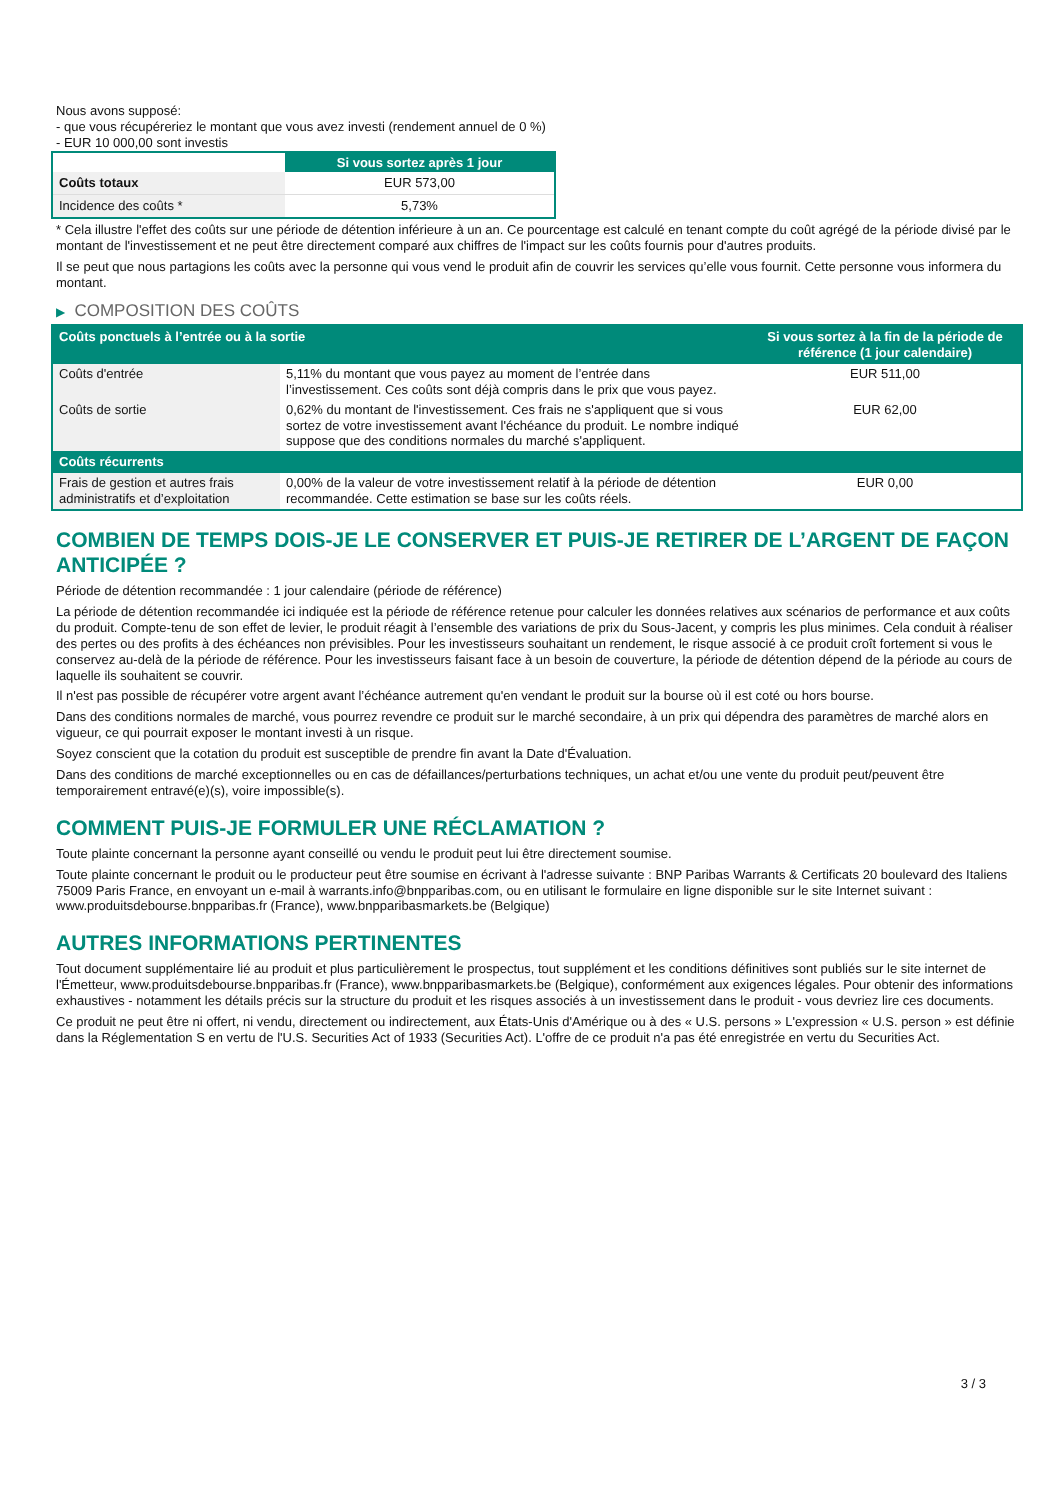Nous avons supposé:
- que vous récupéreriez le montant que vous avez investi (rendement annuel de 0 %)
- EUR 10 000,00 sont investis
| | Si vous sortez après 1 jour |
| --- | --- |
| Coûts totaux | EUR 573,00 |
| Incidence des coûts * | 5,73% |
* Cela illustre l'effet des coûts sur une période de détention inférieure à un an. Ce pourcentage est calculé en tenant compte du coût agrégé de la période divisé par le montant de l'investissement et ne peut être directement comparé aux chiffres de l'impact sur les coûts fournis pour d'autres produits.
Il se peut que nous partagions les coûts avec la personne qui vous vend le produit afin de couvrir les services qu’elle vous fournit. Cette personne vous informera du montant.
▶ COMPOSITION DES COÛTS
| Coûts ponctuels à l’entrée ou à la sortie | | Si vous sortez à la fin de la période de référence (1 jour calendaire) |
| --- | --- | --- |
| Coûts d'entrée | 5,11% du montant que vous payez au moment de l’entrée dans l’investissement. Ces coûts sont déjà compris dans le prix que vous payez. | EUR 511,00 |
| Coûts de sortie | 0,62% du montant de l'investissement. Ces frais ne s'appliquent que si vous sortez de votre investissement avant l'échéance du produit. Le nombre indiqué suppose que des conditions normales du marché s'appliquent. | EUR 62,00 |
| Coûts récurrents | | |
| Frais de gestion et autres frais administratifs et d’exploitation | 0,00% de la valeur de votre investissement relatif à la période de détention recommandée. Cette estimation se base sur les coûts réels. | EUR 0,00 |
COMBIEN DE TEMPS DOIS-JE LE CONSERVER ET PUIS-JE RETIRER DE L’ARGENT DE FAÇON ANTICIPÉE ?
Période de détention recommandée : 1 jour calendaire (période de référence)
La période de détention recommandée ici indiquée est la période de référence retenue pour calculer les données relatives aux scénarios de performance et aux coûts du produit. Compte-tenu de son effet de levier, le produit réagit à l’ensemble des variations de prix du Sous-Jacent, y compris les plus minimes. Cela conduit à réaliser des pertes ou des profits à des échéances non prévisibles. Pour les investisseurs souhaitant un rendement, le risque associé à ce produit croît fortement si vous le conservez au-delà de la période de référence. Pour les investisseurs faisant face à un besoin de couverture, la période de détention dépend de la période au cours de laquelle ils souhaitent se couvrir.
Il n'est pas possible de récupérer votre argent avant l’échéance autrement qu'en vendant le produit sur la bourse où il est coté ou hors bourse.
Dans des conditions normales de marché, vous pourrez revendre ce produit sur le marché secondaire, à un prix qui dépendra des paramètres de marché alors en vigueur, ce qui pourrait exposer le montant investi à un risque.
Soyez conscient que la cotation du produit est susceptible de prendre fin avant la Date d'Évaluation.
Dans des conditions de marché exceptionnelles ou en cas de défaillances/perturbations techniques, un achat et/ou une vente du produit peut/peuvent être temporairement entravé(e)(s), voire impossible(s).
COMMENT PUIS-JE FORMULER UNE RÉCLAMATION ?
Toute plainte concernant la personne ayant conseillé ou vendu le produit peut lui être directement soumise.
Toute plainte concernant le produit ou le producteur peut être soumise en écrivant à l'adresse suivante : BNP Paribas Warrants & Certificats 20 boulevard des Italiens 75009 Paris France, en envoyant un e-mail à warrants.info@bnpparibas.com, ou en utilisant le formulaire en ligne disponible sur le site Internet suivant : www.produitsdebourse.bnpparibas.fr (France), www.bnpparibasmarkets.be (Belgique)
AUTRES INFORMATIONS PERTINENTES
Tout document supplémentaire lié au produit et plus particulièrement le prospectus, tout supplément et les conditions définitives sont publiés sur le site internet de l'Émetteur, www.produitsdebourse.bnpparibas.fr (France), www.bnpparibasmarkets.be (Belgique), conformément aux exigences légales. Pour obtenir des informations exhaustives - notamment les détails précis sur la structure du produit et les risques associés à un investissement dans le produit - vous devriez lire ces documents.
Ce produit ne peut être ni offert, ni vendu, directement ou indirectement, aux États-Unis d'Amérique ou à des « U.S. persons » L'expression « U.S. person » est définie dans la Réglementation S en vertu de l'U.S. Securities Act of 1933 (Securities Act). L'offre de ce produit n'a pas été enregistrée en vertu du Securities Act.
3 / 3